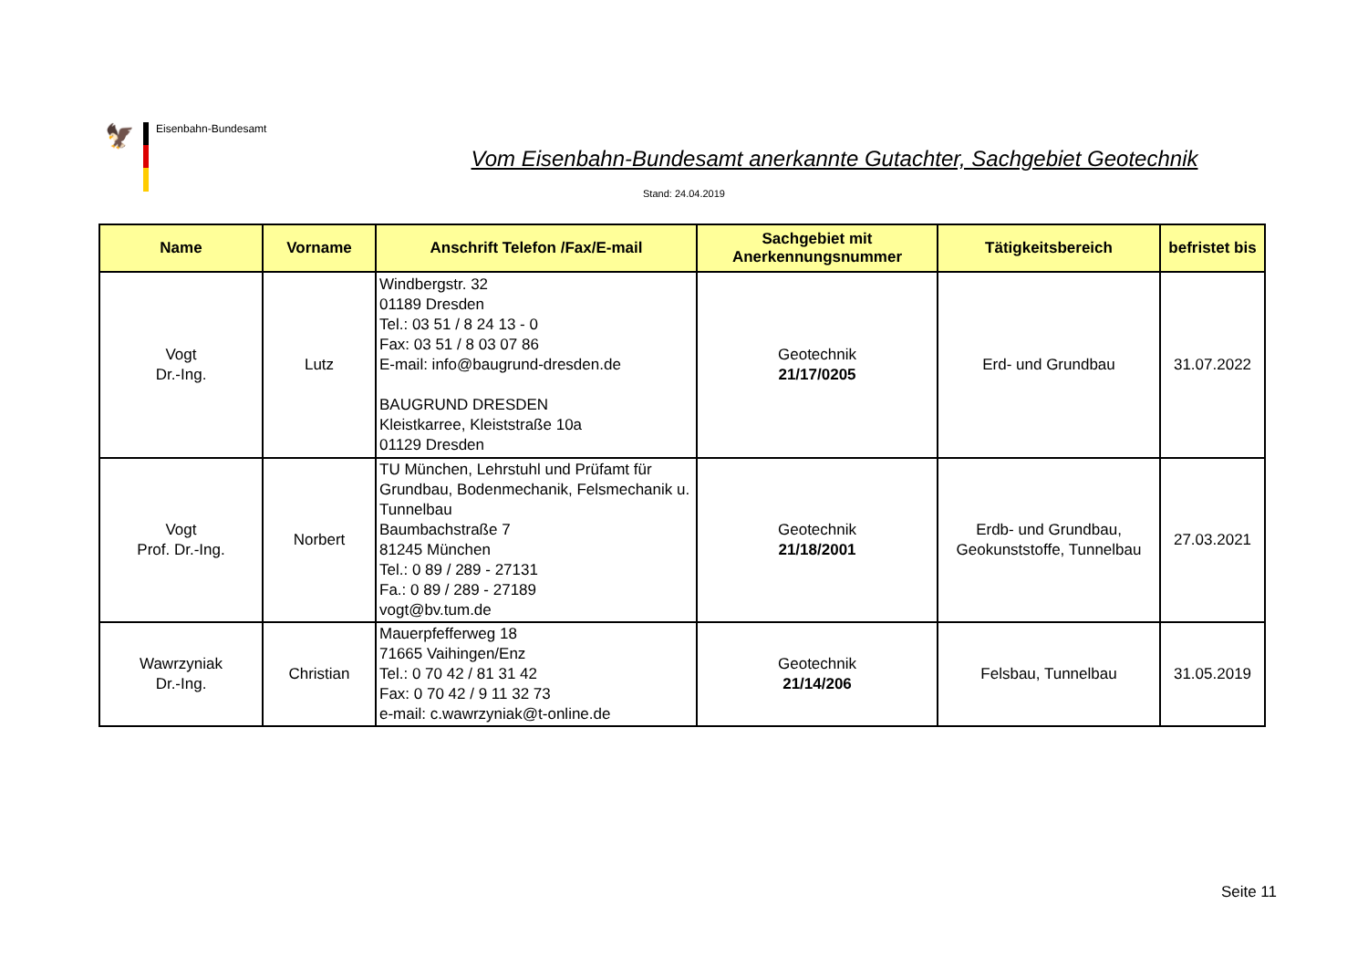🦅
Eisenbahn-Bundesamt
Vom Eisenbahn-Bundesamt anerkannte Gutachter, Sachgebiet Geotechnik
Stand: 24.04.2019
| Name | Vorname | Anschrift Telefon /Fax/E-mail | Sachgebiet mit Anerkennungsnummer | Tätigkeitsbereich | befristet bis |
| --- | --- | --- | --- | --- | --- |
| Vogt Dr.-Ing. | Lutz | Windbergstr. 32 01189 Dresden Tel.: 03 51 / 8 24 13 - 0 Fax: 03 51 / 8 03 07 86 E-mail: info@baugrund-dresden.de BAUGRUND DRESDEN Kleistkarree, Kleiststraße 10a 01129 Dresden | Geotechnik 21/17/0205 | Erd- und Grundbau | 31.07.2022 |
| Vogt Prof. Dr.-Ing. | Norbert | TU München, Lehrstuhl und Prüfamt für Grundbau, Bodenmechanik, Felsmechanik u. Tunnelbau Baumbachstraße 7 81245 München Tel.: 0 89 / 289 - 27131 Fa.: 0 89 / 289 - 27189 vogt@bv.tum.de | Geotechnik 21/18/2001 | Erdb- und Grundbau, Geokunststoffe, Tunnelbau | 27.03.2021 |
| Wawrzyniak Dr.-Ing. | Christian | Mauerpfefferweg 18 71665 Vaihingen/Enz Tel.: 0 70 42 / 81 31 42 Fax: 0 70 42 / 9 11 32 73 e-mail: c.wawrzyniak@t-online.de | Geotechnik 21/14/206 | Felsbau, Tunnelbau | 31.05.2019 |
Seite 11